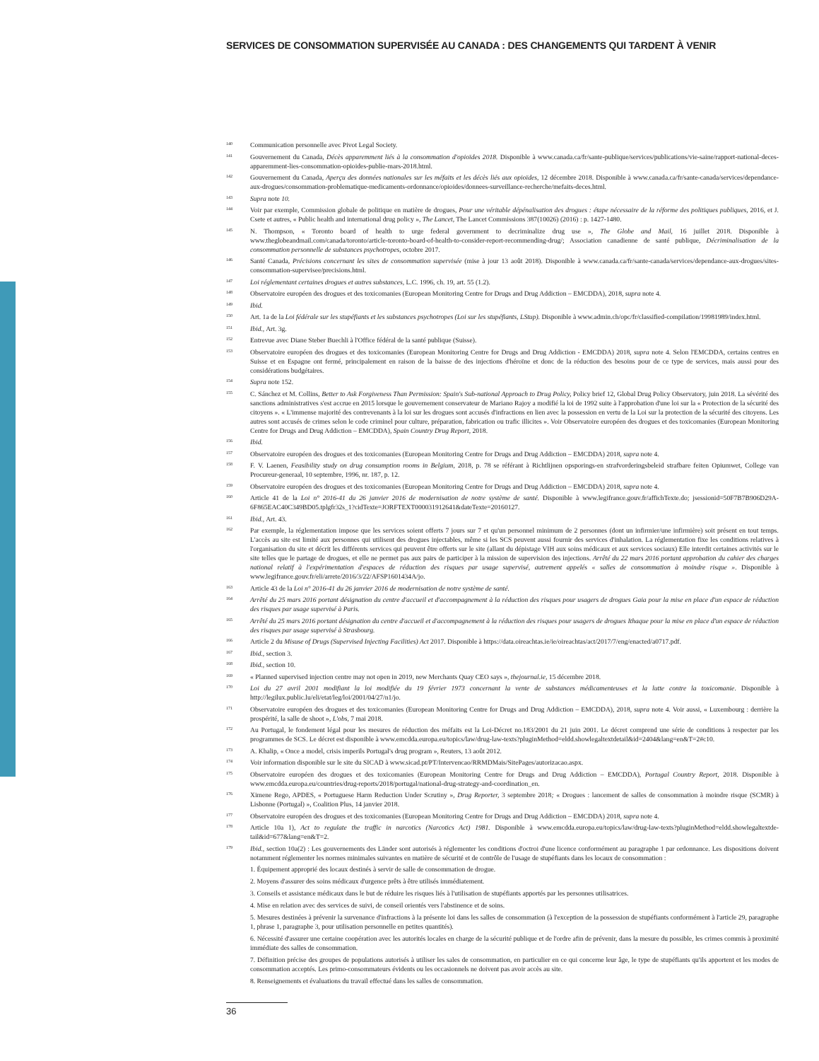SERVICES DE CONSOMMATION SUPERVISÉE AU CANADA : DES CHANGEMENTS QUI TARDENT À VENIR
<sup>140</sup>
Communication personnelle avec Pivot Legal Society.
<sup>141</sup>
Gouvernement du Canada, Décès apparemment liés à la consommation d'opioïdes 2018. Disponible à www.canada.ca/fr/sante-publique/services/publications/vie-saine/rapport-national-deces-apparemment-lies-consommation-opioides-publie-mars-2018.html.
<sup>142</sup>
Gouvernement du Canada, Aperçu des données nationales sur les méfaits et les décès liés aux opioïdes, 12 décembre 2018. Disponible à www.canada.ca/fr/sante-canada/services/dependance-aux-drogues/consommation-problematique-medicaments-ordonnance/opioides/donnees-surveillance-recherche/mefaits-deces.html.
<sup>143</sup>
Supra note 10.
<sup>144</sup>
Voir par exemple, Commission globale de politique en matière de drogues, Pour une véritable dépénalisation des drogues : étape nécessaire de la réforme des politiques publiques, 2016, et J. Csete et autres, « Public health and international drug policy », The Lancet, The Lancet Commissions 387(10026) (2016) : p. 1427-1480.
<sup>145</sup>
N. Thompson, « Toronto board of health to urge federal government to decriminalize drug use », The Globe and Mail, 16 juillet 2018. Disponible à www.theglobeandmail.com/canada/toronto/article-toronto-board-of-health-to-consider-report-recommending-drug/; Association canadienne de santé publique, Décriminalisation de la consommation personnelle de substances psychotropes, octobre 2017.
<sup>146</sup>
Santé Canada, Précisions concernant les sites de consommation supervisée (mise à jour 13 août 2018). Disponible à www.canada.ca/fr/sante-canada/services/dependance-aux-drogues/sites-consommation-supervisee/precisions.html.
<sup>147</sup>
Loi réglementant certaines drogues et autres substances, L.C. 1996, ch. 19, art. 55 (1.2).
<sup>148</sup>
Observatoire européen des drogues et des toxicomanies (European Monitoring Centre for Drugs and Drug Addiction – EMCDDA), 2018, supra note 4.
<sup>149</sup>
Ibid.
<sup>150</sup>
Art. 1a de la Loi fédérale sur les stupéfiants et les substances psychotropes (Loi sur les stupéfiants, LStup). Disponible à www.admin.ch/opc/fr/classified-compilation/19981989/index.html.
<sup>151</sup>
Ibid., Art. 3g.
<sup>152</sup>
Entrevue avec Diane Steber Buechli à l'Office fédéral de la santé publique (Suisse).
<sup>153</sup>
Observatoire européen des drogues et des toxicomanies (European Monitoring Centre for Drugs and Drug Addiction - EMCDDA) 2018, supra note 4. Selon l'EMCDDA, certains centres en Suisse et en Espagne ont fermé, principalement en raison de la baisse de des injections d'héroïne et donc de la réduction des besoins pour de ce type de services, mais aussi pour des considérations budgétaires.
<sup>154</sup>
Supra note 152.
<sup>155</sup>
C. Sánchez et M. Collins, Better to Ask Forgiveness Than Permission: Spain's Sub-national Approach to Drug Policy, Policy brief 12, Global Drug Policy Observatory, juin 2018. La sévérité des sanctions administratives s'est accrue en 2015 lorsque le gouvernement conservateur de Mariano Rajoy a modifié la loi de 1992 suite à l'approbation d'une loi sur la « Protection de la sécurité des citoyens ». « L'immense majorité des contrevenants à la loi sur les drogues sont accusés d'infractions en lien avec la possession en vertu de la Loi sur la protection de la sécurité des citoyens. Les autres sont accusés de crimes selon le code criminel pour culture, préparation, fabrication ou trafic illicites ». Voir Observatoire européen des drogues et des toxicomanies (European Monitoring Centre for Drugs and Drug Addiction – EMCDDA), Spain Country Drug Report, 2018.
<sup>156</sup>
Ibid.
<sup>157</sup>
Observatoire européen des drogues et des toxicomanies (European Monitoring Centre for Drugs and Drug Addiction – EMCDDA) 2018, supra note 4.
<sup>158</sup>
F. V. Laenen, Feasibility study on drug consumption rooms in Belgium, 2018, p. 78 se référant à Richtlijnen opsporings-en strafvorderingsbeleid strafbare feiten Opiumwet, College van Procureur-generaal, 10 septembre, 1996, nr. 187, p. 12.
<sup>159</sup>
Observatoire européen des drogues et des toxicomanies (European Monitoring Centre for Drugs and Drug Addiction – EMCDDA) 2018, supra note 4.
<sup>160</sup>
Article 41 de la Loi n° 2016-41 du 26 janvier 2016 de modernisation de notre système de santé. Disponible à www.legifrance.gouv.fr/affichTexte.do; jsessionid=50F7B7B906D29A-6F865EAC40C349BD05.tplgfr32s_1?cidTexte=JORFTEXT000031912641&dateTexte=20160127.
<sup>161</sup>
Ibid., Art. 43.
<sup>162</sup>
Par exemple, la réglementation impose que les services soient offerts 7 jours sur 7 et qu'un personnel minimum de 2 personnes (dont un infirmier/une infirmière) soit présent en tout temps. L'accès au site est limité aux personnes qui utilisent des drogues injectables, même si les SCS peuvent aussi fournir des services d'inhalation. La réglementation fixe les conditions relatives à l'organisation du site et décrit les différents services qui peuvent être offerts sur le site (allant du dépistage VIH aux soins médicaux et aux services sociaux) Elle interdit certaines activités sur le site telles que le partage de drogues, et elle ne permet pas aux pairs de participer à la mission de supervision des injections. Arrêté du 22 mars 2016 portant approbation du cahier des charges national relatif à l'expérimentation d'espaces de réduction des risques par usage supervisé, autrement appelés « salles de consommation à moindre risque ». Disponible à www.legifrance.gouv.fr/eli/arrete/2016/3/22/AFSP1601434A/jo.
<sup>163</sup>
Article 43 de la Loi n° 2016-41 du 26 janvier 2016 de modernisation de notre système de santé.
<sup>164</sup>
Arrêté du 25 mars 2016 portant désignation du centre d'accueil et d'accompagnement à la réduction des risques pour usagers de drogues Gaia pour la mise en place d'un espace de réduction des risques par usage supervisé à Paris.
<sup>165</sup>
Arrêté du 25 mars 2016 portant désignation du centre d'accueil et d'accompagnement à la réduction des risques pour usagers de drogues Ithaque pour la mise en place d'un espace de réduction des risques par usage supervisé à Strasbourg.
<sup>166</sup>
Article 2 du Misuse of Drugs (Supervised Injecting Facilities) Act 2017. Disponible à https://data.oireachtas.ie/ie/oireachtas/act/2017/7/eng/enacted/a0717.pdf.
<sup>167</sup>
Ibid., section 3.
<sup>168</sup>
Ibid., section 10.
<sup>169</sup>
« Planned supervised injection centre may not open in 2019, new Merchants Quay CEO says », thejournal.ie, 15 décembre 2018.
<sup>170</sup>
Loi du 27 avril 2001 modifiant la loi modifiée du 19 février 1973 concernant la vente de substances médicamenteuses et la lutte contre la toxicomanie. Disponible à http://legilux.public.lu/eli/etat/leg/loi/2001/04/27/n1/jo.
<sup>171</sup>
Observatoire européen des drogues et des toxicomanies (European Monitoring Centre for Drugs and Drug Addiction – EMCDDA), 2018, supra note 4. Voir aussi, « Luxembourg : derrière la prospérité, la salle de shoot », L'obs, 7 mai 2018.
<sup>172</sup>
Au Portugal, le fondement légal pour les mesures de réduction des méfaits est la Loi-Décret no.183/2001 du 21 juin 2001. Le décret comprend une série de conditions à respecter par les programmes de SCS. Le décret est disponible à www.emcdda.europa.eu/topics/law/drug-law-texts?pluginMethod=eldd.showlegaltextdetail&id=2404&lang=en&T=2#c10.
<sup>173</sup>
A. Khalip, « Once a model, crisis imperils Portugal's drug program », Reuters, 13 août 2012.
<sup>174</sup>
Voir information disponible sur le site du SICAD à www.sicad.pt/PT/Intervencao/RRMDMais/SitePages/autorizacao.aspx.
<sup>175</sup>
Observatoire européen des drogues et des toxicomanies (European Monitoring Centre for Drugs and Drug Addiction – EMCDDA), Portugal Country Report, 2018. Disponible à www.emcdda.europa.eu/countries/drug-reports/2018/portugal/national-drug-strategy-and-coordination_en.
<sup>176</sup>
Ximene Rego, APDES, « Portuguese Harm Reduction Under Scrutiny », Drug Reporter, 3 septembre 2018; « Drogues : lancement de salles de consommation à moindre risque (SCMR) à Lisbonne (Portugal) », Coalition Plus, 14 janvier 2018.
<sup>177</sup>
Observatoire européen des drogues et des toxicomanies (European Monitoring Centre for Drugs and Drug Addiction – EMCDDA) 2018, supra note 4.
<sup>178</sup>
Article 10a 1), Act to regulate the traffic in narcotics (Narcotics Act) 1981. Disponible à www.emcdda.europa.eu/topics/law/drug-law-texts?pluginMethod=eldd.showlegaltextde-tail&id=677&lang=en&T=2.
<sup>179</sup>
Ibid., section 10a(2) : Les gouvernements des Länder sont autorisés à réglementer les conditions d'octroi d'une licence conformément au paragraphe 1 par ordonnance. Les dispositions doivent notamment réglementer les normes minimales suivantes en matière de sécurité et de contrôle de l'usage de stupéfiants dans les locaux de consommation :
1. Équipement approprié des locaux destinés à servir de salle de consommation de drogue.
2. Moyens d'assurer des soins médicaux d'urgence prêts à être utilisés immédiatement.
3. Conseils et assistance médicaux dans le but de réduire les risques liés à l'utilisation de stupéfiants apportés par les personnes utilisatrices.
4. Mise en relation avec des services de suivi, de conseil orientés vers l'abstinence et de soins.
5. Mesures destinées à prévenir la survenance d'infractions à la présente loi dans les salles de consommation (à l'exception de la possession de stupéfiants conformément à l'article 29, paragraphe 1, phrase 1, paragraphe 3, pour utilisation personnelle en petites quantités).
6. Nécessité d'assurer une certaine coopération avec les autorités locales en charge de la sécurité publique et de l'ordre afin de prévenir, dans la mesure du possible, les crimes commis à proximité immédiate des salles de consommation.
7. Définition précise des groupes de populations autorisés à utiliser les sales de consommation, en particulier en ce qui concerne leur âge, le type de stupéfiants qu'ils apportent et les modes de consommation acceptés. Les primo-consommateurs évidents ou les occasionnels ne doivent pas avoir accès au site.
8. Renseignements et évaluations du travail effectué dans les salles de consommation.
36